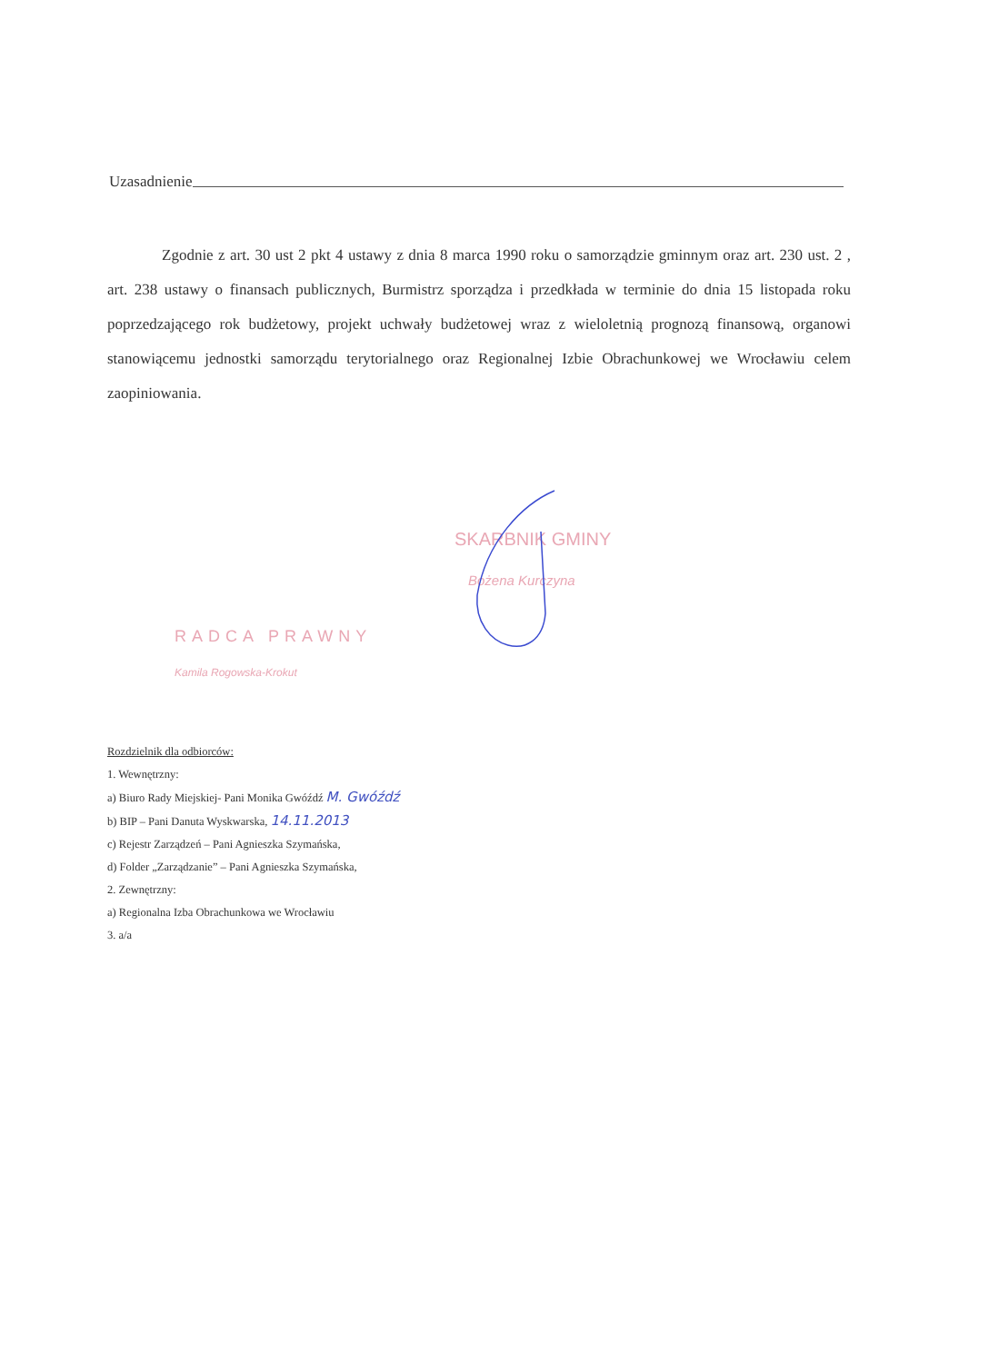Uzasadnienie
Zgodnie z art. 30 ust 2 pkt 4 ustawy z dnia 8 marca 1990 roku o samorządzie gminnym oraz art. 230 ust. 2 , art. 238 ustawy o finansach publicznych, Burmistrz sporządza i przedkłada w terminie do dnia 15 listopada roku poprzedzającego rok budżetowy, projekt uchwały budżetowej wraz z wieloletnią prognozą finansową, organowi stanowiącemu jednostki samorządu terytorialnego oraz Regionalnej Izbie Obrachunkowej we Wrocławiu celem zaopiniowania.
SKARBNIK GMINY
Bożena Kurczyna
RADCA PRAWNY
Kamila Rogowska-Krokut
Rozdzielnik dla odbiorców:
1. Wewnętrzny:
a) Biuro Rady Miejskiej- Pani Monika Gwóźdź M. Gwóźdź
b) BIP – Pani Danuta Wyskwarska, 14.11.2013
c) Rejestr Zarządzeń – Pani Agnieszka Szymańska,
d) Folder „Zarządzanie” – Pani Agnieszka Szymańska,
2. Zewnętrzny:
a) Regionalna Izba Obrachunkowa we Wrocławiu
3. a/a